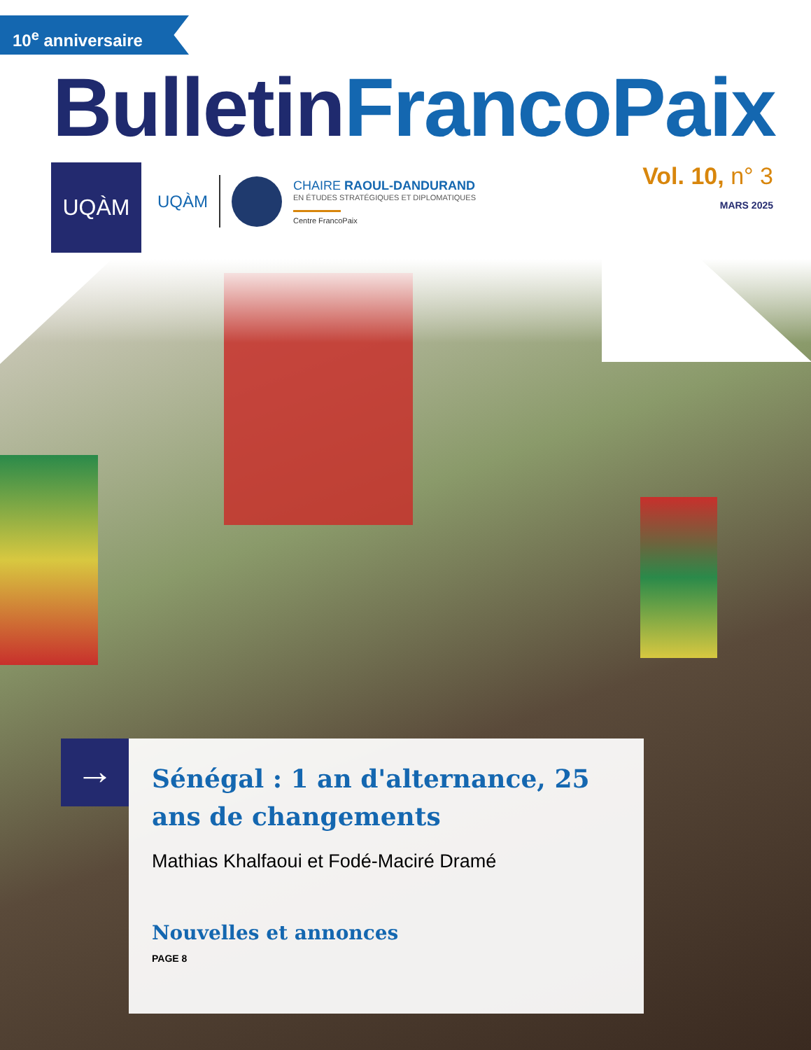10<sup>e</sup> anniversaire
BulletinFrancoPaix
UQÀM
UQÀM
CHAIRE RAOUL-DANDURAND
EN ÉTUDES STRATÉGIQUES ET DIPLOMATIQUES
Centre FrancoPaix
Vol. 10, n° 3
MARS 2025
→
Sénégal : 1 an d'alternance, 25 ans de changements
Mathias Khalfaoui et Fodé-Maciré Dramé
Nouvelles et annonces
PAGE 8